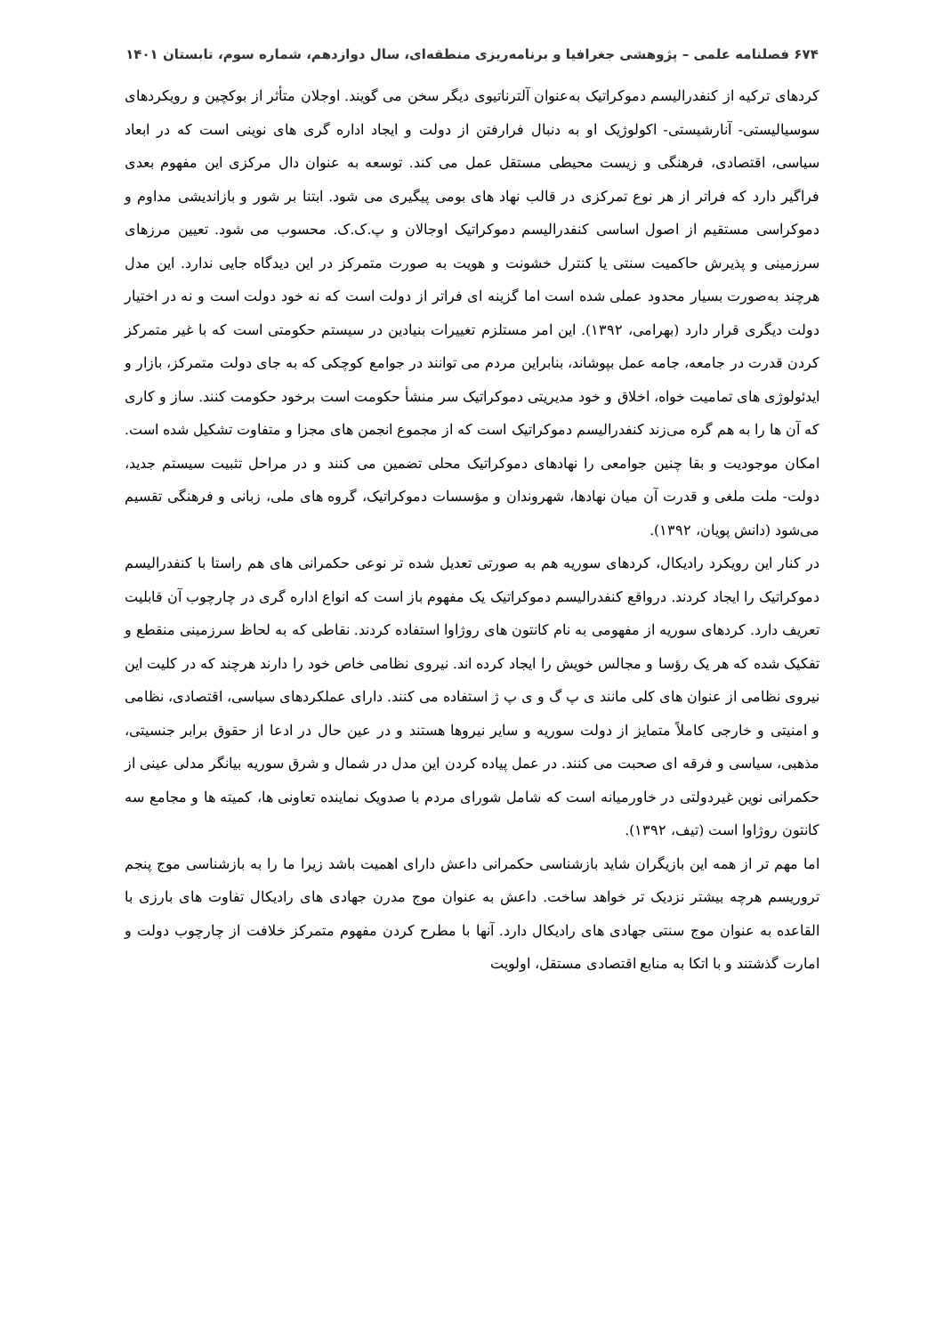۶۷۴ فصلنامه علمی – پژوهشی جغرافیا و برنامه‌ریزی منطقه‌ای، سال دوازدهم، شماره سوم، تابستان ۱۴۰۱
کردهای ترکیه از کنفدرالیسم دموکراتیک به‌عنوان آلترناتیوی دیگر سخن می گویند. اوجلان متأثر از بوکچین و رویکردهای سوسیالیستی- آنارشیستی- اکولوژیک او به دنبال فرارفتن از دولت و ایجاد اداره گری های نوینی است که در ابعاد سیاسی، اقتصادی، فرهنگی و زیست محیطی مستقل عمل می کند. توسعه به عنوان دال مرکزی این مفهوم بعدی فراگیر دارد که فراتر از هر نوع تمرکزی در قالب نهاد های بومی پیگیری می شود. ابتنا بر شور و بازاندیشی مداوم و دموکراسی مستقیم از اصول اساسی کنفدرالیسم دموکراتیک اوجالان و پ.ک.ک. محسوب می شود. تعیین مرزهای سرزمینی و پذیرش حاکمیت سنتی یا کنترل خشونت و هویت به صورت متمرکز در این دیدگاه جایی ندارد. این مدل هرچند به‌صورت بسیار محدود عملی شده است اما گزینه ای فراتر از دولت است که نه خود دولت است و نه در اختیار دولت دیگری قرار دارد (بهرامی، ۱۳۹۲). این امر مستلزم تغییرات بنیادین در سیستم حکومتی است که با غیر متمرکز کردن قدرت در جامعه، جامه عمل بپوشاند، بنابراین مردم می توانند در جوامع کوچکی که به جای دولت متمرکز، بازار و ایدئولوژی های تمامیت خواه، اخلاق و خود مدیریتی دموکراتیک سر منشأ حکومت است برخود حکومت کنند. ساز و کاری که آن ها را به هم گره می‌زند کنفدرالیسم دموکراتیک است که از مجموع انجمن های مجزا و متفاوت تشکیل شده است. امکان موجودیت و بقا چنین جوامعی را نهادهای دموکراتیک محلی تضمین می کنند و در مراحل تثبیت سیستم جدید، دولت- ملت ملغی و قدرت آن میان نهادها، شهروندان و مؤسسات دموکراتیک، گروه های ملی، زبانی و فرهنگی تقسیم می‌شود (دانش پویان، ۱۳۹۲).
در کنار این رویکرد رادیکال، کردهای سوریه هم به صورتی تعدیل شده تر نوعی حکمرانی های هم راستا با کنفدرالیسم دموکراتیک را ایجاد کردند. درواقع کنفدرالیسم دموکراتیک یک مفهوم باز است که انواع اداره گری در چارچوب آن قابلیت تعریف دارد. کردهای سوریه از مفهومی به نام کانتون های روژاوا استفاده کردند. نقاطی که به لحاظ سرزمینی منقطع و تفکیک شده که هر یک رؤسا و مجالس خویش را ایجاد کرده اند. نیروی نظامی خاص خود را دارند هرچند که در کلیت این نیروی نظامی از عنوان های کلی مانند ی پ گ و ی پ ژ استفاده می کنند. دارای عملکردهای سیاسی، اقتصادی، نظامی و امنیتی و خارجی کاملاً متمایز از دولت سوریه و سایر نیروها هستند و در عین حال در ادعا از حقوق برابر جنسیتی، مذهبی، سیاسی و فرقه ای صحبت می کنند. در عمل پیاده کردن این مدل در شمال و شرق سوریه بیانگر مدلی عینی از حکمرانی نوین غیردولتی در خاورمیانه است که شامل شورای مردم با صدویک نماینده تعاونی ها، کمیته ها و مجامع سه کانتون روژاوا است (تیف، ۱۳۹۲).
اما مهم تر از همه این بازیگران شاید بازشناسی حکمرانی داعش دارای اهمیت باشد زیرا ما را به بازشناسی موج پنجم تروریسم هرچه بیشتر نزدیک تر خواهد ساخت. داعش به عنوان موج مدرن جهادی های رادیکال تفاوت های بارزی با القاعده به عنوان موج سنتی جهادی های رادیکال دارد. آنها با مطرح کردن مفهوم متمرکز خلافت از چارچوب دولت و امارت گذشتند و با اتکا به منابع اقتصادی مستقل، اولویت